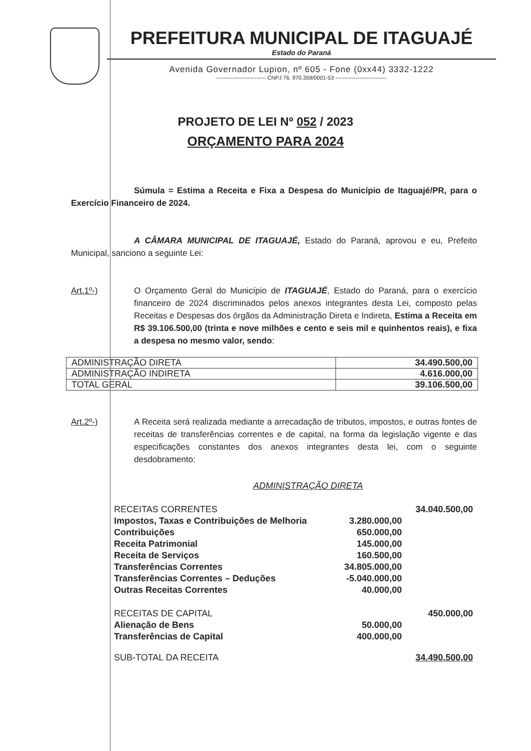PREFEITURA MUNICIPAL DE ITAGUAJÉ
Estado do Paraná
Avenida Governador Lupion, nº 605 - Fone (0xx44) 3332-1222
--------------------------- CNPJ 76. 970.359/0001-53 ----------------------------
PROJETO DE LEI Nº 052 / 2023
ORÇAMENTO PARA 2024
Súmula = Estima a Receita e Fixa a Despesa do Município de Itaguajé/PR, para o Exercício Financeiro de 2024.
A CÂMARA MUNICIPAL DE ITAGUAJÉ, Estado do Paraná, aprovou e eu, Prefeito Municipal, sanciono a seguinte Lei:
Art.1º-) O Orçamento Geral do Município de ITAGUAJÉ, Estado do Paraná, para o exercício financeiro de 2024 discriminados pelos anexos integrantes desta Lei, composto pelas Receitas e Despesas dos órgãos da Administração Direta e Indireta, Estima a Receita em R$ 39.106.500,00 (trinta e nove milhões e cento e seis mil e quinhentos reais), e fixa a despesa no mesmo valor, sendo:
| ADMINISTRAÇÃO DIRETA | 34.490.500,00 |
| ADMINISTRAÇÃO INDIRETA | 4.616.000,00 |
| TOTAL GERAL | 39.106.500,00 |
Art.2º-) A Receita será realizada mediante a arrecadação de tributos, impostos, e outras fontes de receitas de transferências correntes e de capital, na forma da legislação vigente e das especificações constantes dos anexos integrantes desta lei, com o seguinte desdobramento:
ADMINISTRAÇÃO DIRETA
| RECEITAS CORRENTES | | 34.040.500,00 |
| Impostos, Taxas e Contribuições de Melhoria | 3.280.000,00 | |
| Contribuições | 650.000,00 | |
| Receita Patrimonial | 145.000,00 | |
| Receita de Serviços | 160.500,00 | |
| Transferências Correntes | 34.805.000,00 | |
| Transferências Correntes – Deduções | -5.040.000,00 | |
| Outras Receitas Correntes | 40.000,00 | |
| RECEITAS DE CAPITAL | | 450.000,00 |
| Alienação de Bens | 50.000,00 | |
| Transferências de Capital | 400.000,00 | |
| SUB-TOTAL DA RECEITA | | 34.490.500,00 |